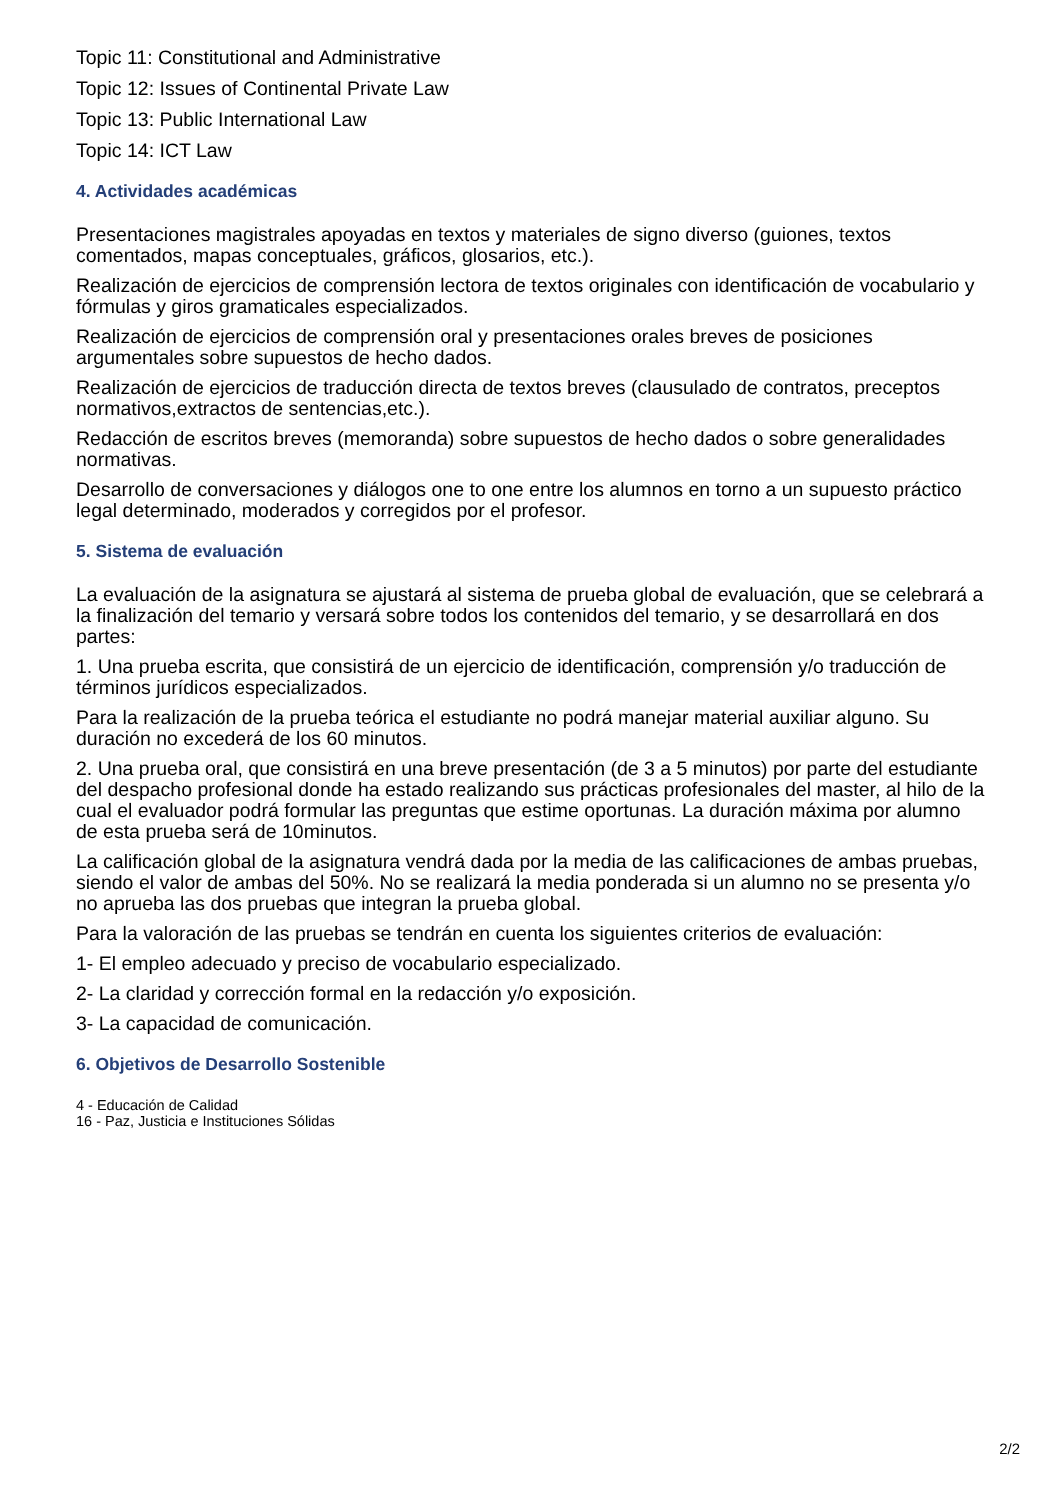Topic 11: Constitutional and Administrative
Topic 12: Issues of Continental Private Law
Topic 13: Public International Law
Topic 14: ICT Law
4. Actividades académicas
Presentaciones magistrales apoyadas en textos y materiales de signo diverso (guiones, textos comentados, mapas conceptuales, gráficos, glosarios, etc.).
Realización de ejercicios de comprensión lectora de textos originales con identificación de vocabulario y fórmulas y giros gramaticales especializados.
Realización de ejercicios de comprensión oral y presentaciones orales breves de posiciones argumentales sobre supuestos de hecho dados.
Realización de ejercicios de traducción directa de textos breves (clausulado de contratos, preceptos normativos,extractos de sentencias,etc.).
Redacción de escritos breves (memoranda) sobre supuestos de hecho dados o sobre generalidades normativas.
Desarrollo de conversaciones y diálogos one to one entre los alumnos en torno a un supuesto práctico legal determinado, moderados y corregidos por el profesor.
5. Sistema de evaluación
La evaluación de la asignatura se ajustará al sistema de prueba global de evaluación, que se celebrará a la finalización del temario y versará sobre todos los contenidos del temario, y se desarrollará en dos partes:
1. Una prueba escrita, que consistirá de un ejercicio de identificación, comprensión y/o traducción de términos jurídicos especializados.
Para la realización de la prueba teórica el estudiante no podrá manejar material auxiliar alguno. Su duración no excederá de los 60 minutos.
2. Una prueba oral, que consistirá en una breve presentación (de 3 a 5 minutos) por parte del estudiante del despacho profesional donde ha estado realizando sus prácticas profesionales del master, al hilo de la cual el evaluador podrá formular las preguntas que estime oportunas. La duración máxima por alumno de esta prueba será de 10minutos.
La calificación global de la asignatura vendrá dada por la media de las calificaciones de ambas pruebas, siendo el valor de ambas del 50%. No se realizará la media ponderada si un alumno no se presenta y/o no aprueba las dos pruebas que integran la prueba global.
Para la valoración de las pruebas se tendrán en cuenta los siguientes criterios de evaluación:
1- El empleo adecuado y preciso de vocabulario especializado.
2- La claridad y corrección formal en la redacción y/o exposición.
3- La capacidad de comunicación.
6. Objetivos de Desarrollo Sostenible
4 - Educación de Calidad
16 - Paz, Justicia e Instituciones Sólidas
2/2